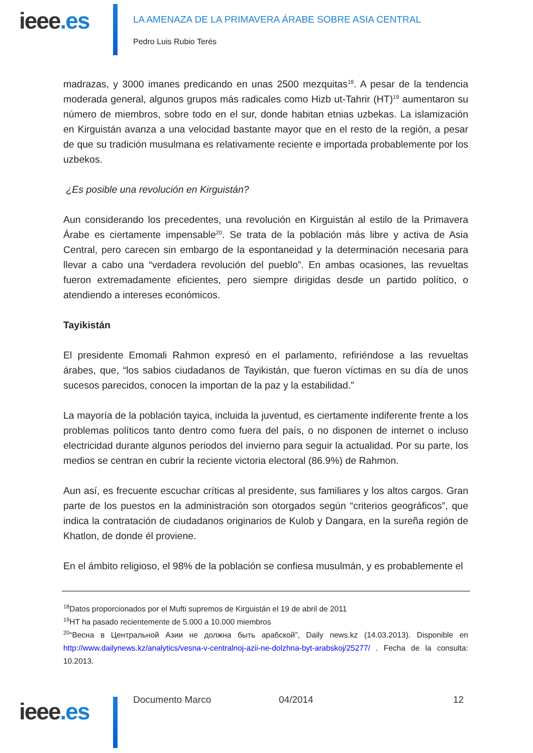ieee.es
LA AMENAZA DE LA PRIMAVERA ÁRABE SOBRE ASIA CENTRAL
Pedro Luis Rubio Terés
madrazas, y 3000 imanes predicando en unas 2500 mezquitas<sup>18</sup>. A pesar de la tendencia moderada general, algunos grupos más radicales como Hizb ut-Tahrir (HT)<sup>19</sup> aumentaron su número de miembros, sobre todo en el sur, donde habitan etnias uzbekas. La islamización en Kirguistán avanza a una velocidad bastante mayor que en el resto de la región, a pesar de que su tradición musulmana es relativamente reciente e importada probablemente por los uzbekos.
¿Es posible una revolución en Kirguistán?
Aun considerando los precedentes, una revolución en Kirguistán al estilo de la Primavera Árabe es ciertamente impensable<sup>20</sup>. Se trata de la población más libre y activa de Asia Central, pero carecen sin embargo de la espontaneidad y la determinación necesaria para llevar a cabo una “verdadera revolución del pueblo”. En ambas ocasiones, las revueltas fueron extremadamente eficientes, pero siempre dirigidas desde un partido político, o atendiendo a intereses económicos.
Tayikistán
El presidente Emomali Rahmon expresó en el parlamento, refiriéndose a las revueltas árabes, que, “los sabios ciudadanos de Tayikistán, que fueron víctimas en su día de unos sucesos parecidos, conocen la importan de la paz y la estabilidad.”
La mayoría de la población tayica, incluida la juventud, es ciertamente indiferente frente a los problemas políticos tanto dentro como fuera del país, o no disponen de internet o incluso electricidad durante algunos periodos del invierno para seguir la actualidad. Por su parte, los medios se centran en cubrir la reciente victoria electoral (86.9%) de Rahmon.
Aun así, es frecuente escuchar críticas al presidente, sus familiares y los altos cargos. Gran parte de los puestos en la administración son otorgados según “criterios geográficos”, que indica la contratación de ciudadanos originarios de Kulob y Dangara, en la sureña región de Khatlon, de donde él proviene.
En el ámbito religioso, el 98% de la población se confiesa musulmán, y es probablemente el
<sup>18</sup> Datos proporcionados por el Mufti supremos de Kirguistán el 19 de abril de 2011
<sup>19</sup>HT ha pasado recientemente de 5.000 a 10.000 miembros
<sup>20</sup> “Весна в Центральной Азии не должна быть арабской”, Daily news.kz (14.03.2013). Disponible en http://www.dailynews.kz/analytics/vesna-v-centralnoj-azii-ne-dolzhna-byt-arabskoj/25277/ . Fecha de la consulta: 10.2013.
ieee.es Documento Marco 04/2014 12